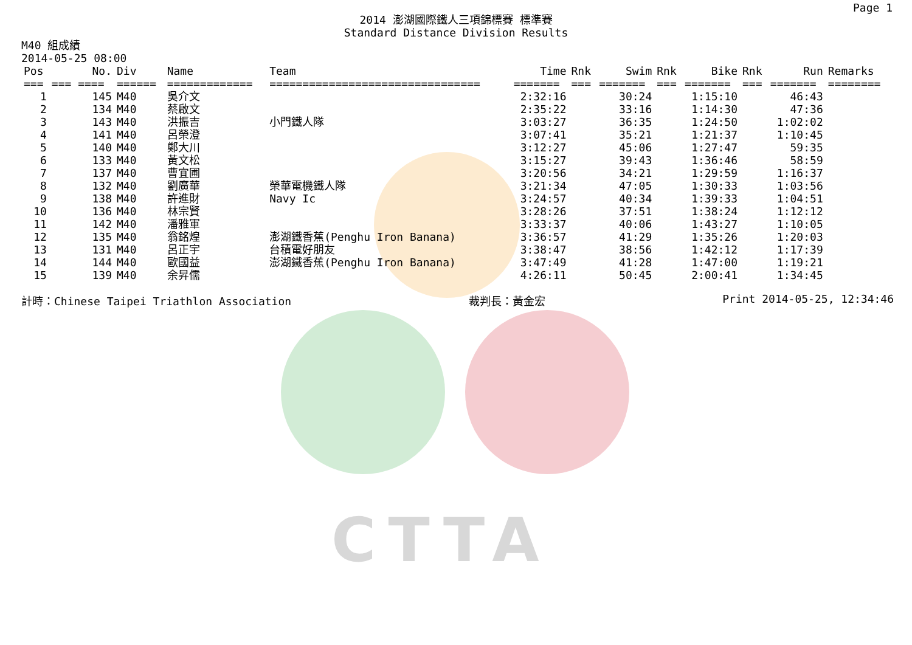CTTA
Page 1
2014 澎湖國際鐵人三項錦標賽 標準賽
Standard Distance Division Results
M40 組成績
2014-05-25 08:00
| Pos | No. | Div | Name | Team | Time | Rnk | Swim | Rnk | Bike | Rnk | Run | Remarks |
| --- | --- | --- | --- | --- | --- | --- | --- | --- | --- | --- | --- | --- |
| === | === ==== | ====== | ============= | ================================ | ======= | === | ======= | === | ======= | === | ======= | ======== |
| 1 | 145 | M40 | 吳介文 | | 2:32:16 | | 30:24 | | 1:15:10 | | 46:43 | |
| 2 | 134 | M40 | 蔡啟文 | | 2:35:22 | | 33:16 | | 1:14:30 | | 47:36 | |
| 3 | 143 | M40 | 洪振吉 | 小門鐵人隊 | 3:03:27 | | 36:35 | | 1:24:50 | | 1:02:02 | |
| 4 | 141 | M40 | 呂榮澄 | | 3:07:41 | | 35:21 | | 1:21:37 | | 1:10:45 | |
| 5 | 140 | M40 | 鄭大川 | | 3:12:27 | | 45:06 | | 1:27:47 | | 59:35 | |
| 6 | 133 | M40 | 黃文松 | | 3:15:27 | | 39:43 | | 1:36:46 | | 58:59 | |
| 7 | 137 | M40 | 曹宜圃 | | 3:20:56 | | 34:21 | | 1:29:59 | | 1:16:37 | |
| 8 | 132 | M40 | 劉廣華 | 榮華電機鐵人隊 | 3:21:34 | | 47:05 | | 1:30:33 | | 1:03:56 | |
| 9 | 138 | M40 | 許進財 | Navy Ic | 3:24:57 | | 40:34 | | 1:39:33 | | 1:04:51 | |
| 10 | 136 | M40 | 林宗賢 | | 3:28:26 | | 37:51 | | 1:38:24 | | 1:12:12 | |
| 11 | 142 | M40 | 潘雅軍 | | 3:33:37 | | 40:06 | | 1:43:27 | | 1:10:05 | |
| 12 | 135 | M40 | 翁銘煌 | 澎湖鐵香蕉(Penghu Iron Banana) | 3:36:57 | | 41:29 | | 1:35:26 | | 1:20:03 | |
| 13 | 131 | M40 | 呂正宇 | 台積電好朋友 | 3:38:47 | | 38:56 | | 1:42:12 | | 1:17:39 | |
| 14 | 144 | M40 | 歐國益 | 澎湖鐵香蕉(Penghu Iron Banana) | 3:47:49 | | 41:28 | | 1:47:00 | | 1:19:21 | |
| 15 | 139 | M40 | 余昇儒 | | 4:26:11 | | 50:45 | | 2:00:41 | | 1:34:45 | |
計時：Chinese Taipei Triathlon Association 裁判長：黃金宏 Print 2014-05-25, 12:34:46